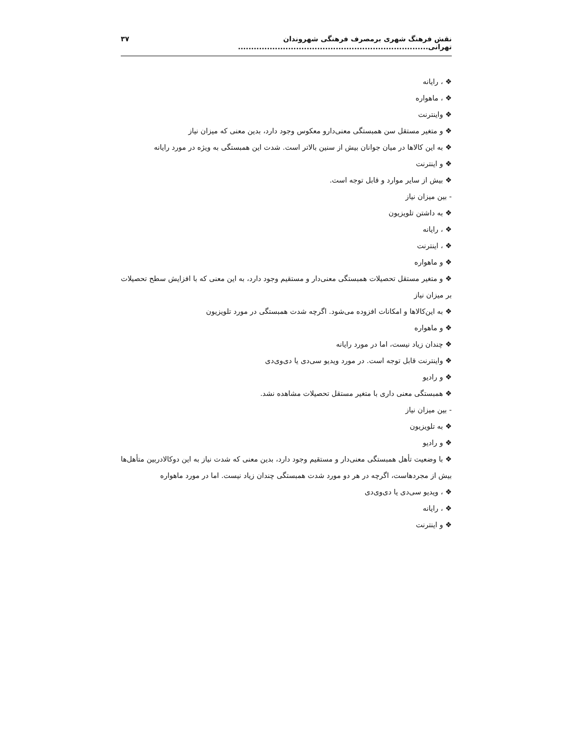نقش فرهنگ شهری برمصرف فرهنگی شهروندان تهرانی........................................................................ ۳۷
❖ ، رایانه
❖ ، ماهواره
❖ واینترنت
❖ و متغیر مستقل سن همبستگی معنی‌دارو معکوس وجود دارد، بدین معنی که میزان نیاز
❖ به این کالاها در میان جوانان بیش از سنین بالاتر است. شدت این همبستگی به ویژه در مورد رایانه
❖ و اینترنت
❖ بیش از سایر موارد و قابل توجه است.
- بین میزان نیاز
❖ به داشتن تلویزیون
❖ ، رایانه
❖ ، اینترنت
❖ و ماهواره
❖ و متغیر مستقل تحصیلات همبستگی معنی‌دار و مستقیم وجود دارد، به این معنی که با افزایش سطح تحصیلات بر میزان نیاز
❖ به این‌کالاها و امکانات افزوده می‌شود. اگرچه شدت همبستگی در مورد تلویزیون
❖ و ماهواره
❖ چندان زیاد نیست، اما در مورد رایانه
❖ واینترنت قابل توجه است. در مورد ویدیو سی‌دی یا دی‌وی‌دی
❖ و رادیو
❖ همبستگی معنی داری با متغیر مستقل تحصیلات مشاهده نشد.
- بین میزان نیاز
❖ به تلویزیون
❖ و رادیو
❖ با وضعیت تأهل همبستگی معنی‌دار و مستقیم وجود دارد، بدین معنی که شدت نیاز به این دوکالادربین متأهل‌ها بیش از مجردهاست، اگرچه در هر دو مورد شدت همبستگی چندان زیاد نیست. اما در مورد ماهواره
❖ ، ویدیو سی‌دی یا دی‌وی‌دی
❖ ، رایانه
❖ و اینترنت